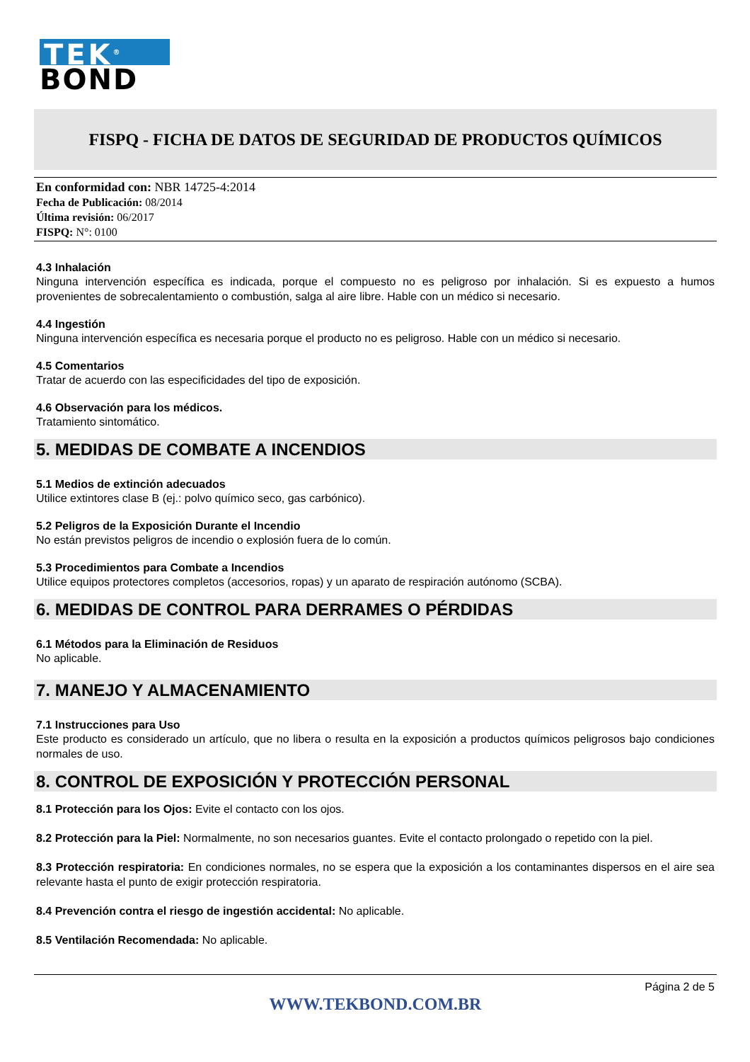TEK<sup>®</sup>
BOND
FISPQ - FICHA DE DATOS DE SEGURIDAD DE PRODUCTOS QUÍMICOS
En conformidad con: NBR 14725-4:2014
Fecha de Publicación: 08/2014
Última revisión: 06/2017
FISPQ: N°: 0100
4.3 Inhalación
Ninguna intervención específica es indicada, porque el compuesto no es peligroso por inhalación. Si es expuesto a humos provenientes de sobrecalentamiento o combustión, salga al aire libre. Hable con un médico si necesario.
4.4 Ingestión
Ninguna intervención específica es necesaria porque el producto no es peligroso. Hable con un médico si necesario.
4.5 Comentarios
Tratar de acuerdo con las especificidades del tipo de exposición.
4.6 Observación para los médicos.
Tratamiento sintomático.
5. MEDIDAS DE COMBATE A INCENDIOS
5.1 Medios de extinción adecuados
Utilice extintores clase B (ej.: polvo químico seco, gas carbónico).
5.2 Peligros de la Exposición Durante el Incendio
No están previstos peligros de incendio o explosión fuera de lo común.
5.3 Procedimientos para Combate a Incendios
Utilice equipos protectores completos (accesorios, ropas) y un aparato de respiración autónomo (SCBA).
6. MEDIDAS DE CONTROL PARA DERRAMES O PÉRDIDAS
6.1 Métodos para la Eliminación de Residuos
No aplicable.
7. MANEJO Y ALMACENAMIENTO
7.1 Instrucciones para Uso
Este producto es considerado un artículo, que no libera o resulta en la exposición a productos químicos peligrosos bajo condiciones normales de uso.
8. CONTROL DE EXPOSICIÓN Y PROTECCIÓN PERSONAL
8.1 Protección para los Ojos: Evite el contacto con los ojos.
8.2 Protección para la Piel: Normalmente, no son necesarios guantes. Evite el contacto prolongado o repetido con la piel.
8.3 Protección respiratoria: En condiciones normales, no se espera que la exposición a los contaminantes dispersos en el aire sea relevante hasta el punto de exigir protección respiratoria.
8.4 Prevención contra el riesgo de ingestión accidental: No aplicable.
8.5 Ventilación Recomendada: No aplicable.
Página 2 de 5
WWW.TEKBOND.COM.BR